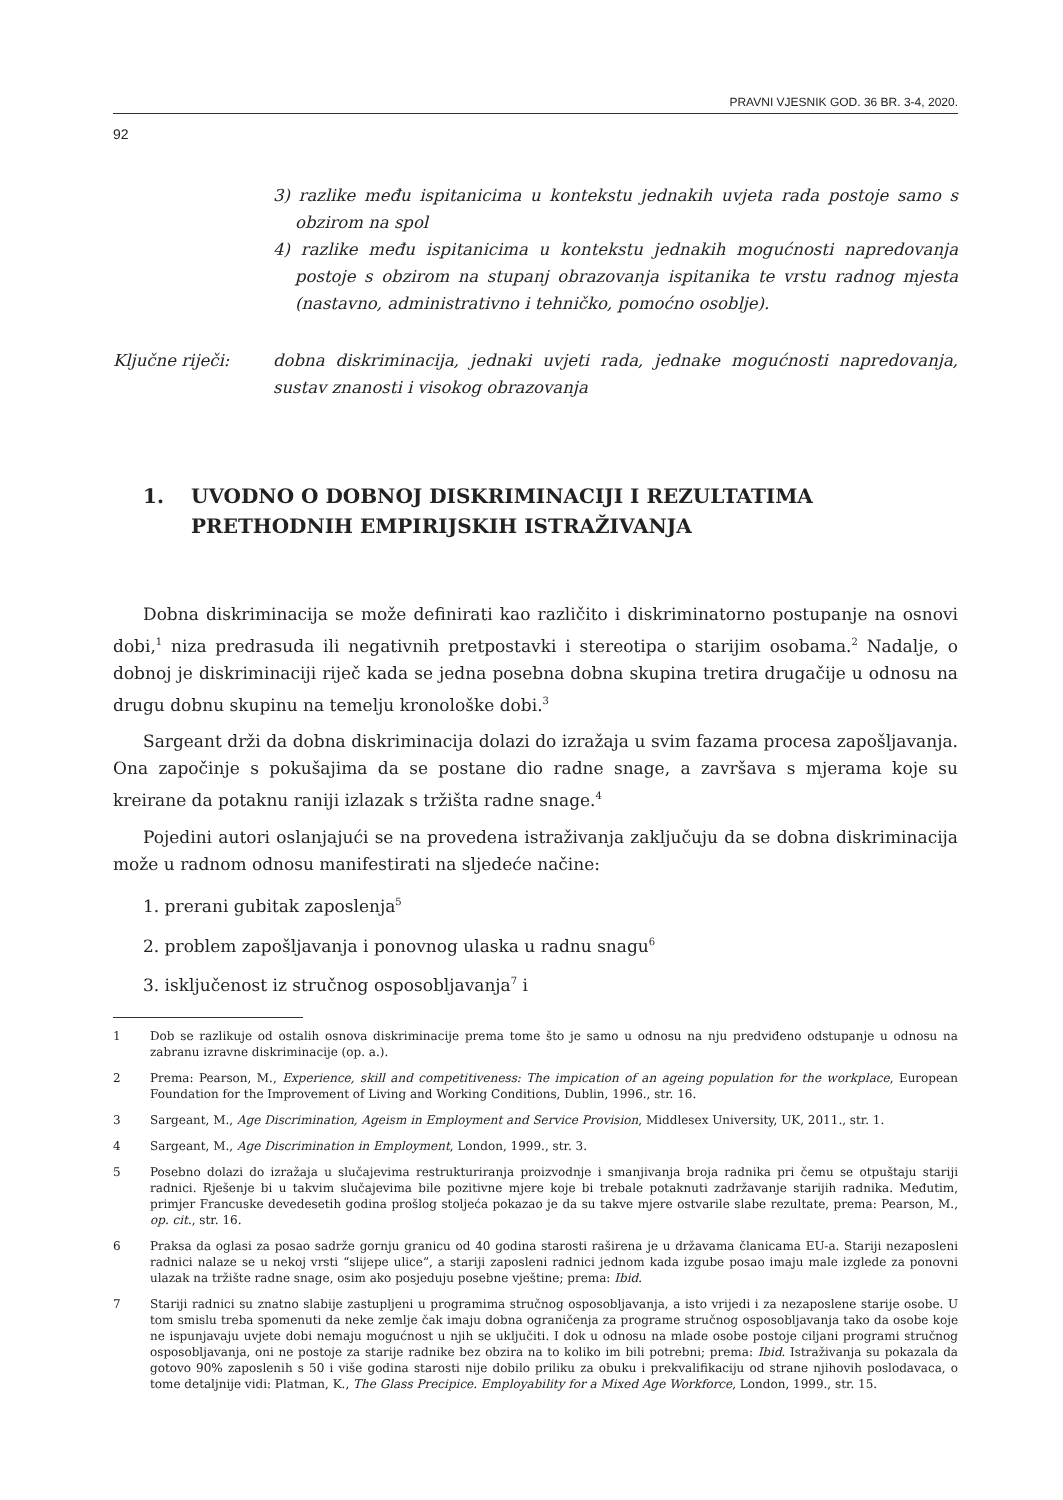PRAVNI VJESNIK GOD. 36 BR. 3-4, 2020.
92
3) razlike među ispitanicima u kontekstu jednakih uvjeta rada postoje samo s obzirom na spol
4) razlike među ispitanicima u kontekstu jednakih mogućnosti napredovanja postoje s obzirom na stupanj obrazovanja ispitanika te vrstu radnog mjesta (nastavno, administrativno i tehničko, pomoćno osoblje).
Ključne riječi: dobna diskriminacija, jednaki uvjeti rada, jednake mogućnosti napredovanja, sustav znanosti i visokog obrazovanja
1. UVODNO O DOBNOJ DISKRIMINACIJI I REZULTATIMA PRETHODNIH EMPIRIJSKIH ISTRAŽIVANJA
Dobna diskriminacija se može definirati kao različito i diskriminatorno postupanje na osnovi dobi,<sup>1</sup> niza predrasuda ili negativnih pretpostavki i stereotipa o starijim osobama.<sup>2</sup> Nadalje, o dobnoj je diskriminaciji riječ kada se jedna posebna dobna skupina tretira drugačije u odnosu na drugu dobnu skupinu na temelju kronološke dobi.<sup>3</sup>
Sargeant drži da dobna diskriminacija dolazi do izražaja u svim fazama procesa zapošljavanja. Ona započinje s pokušajima da se postane dio radne snage, a završava s mjerama koje su kreirane da potaknu raniji izlazak s tržišta radne snage.<sup>4</sup>
Pojedini autori oslanjajući se na provedena istraživanja zaključuju da se dobna diskriminacija može u radnom odnosu manifestirati na sljedeće načine:
1. prerani gubitak zaposlenja<sup>5</sup>
2. problem zapošljavanja i ponovnog ulaska u radnu snagu<sup>6</sup>
3. isključenost iz stručnog osposobljavanja<sup>7</sup> i
1 Dob se razlikuje od ostalih osnova diskriminacije prema tome što je samo u odnosu na nju predviđeno odstupanje u odnosu na zabranu izravne diskriminacije (op. a.).
2 Prema: Pearson, M., Experience, skill and competitiveness: The impication of an ageing population for the workplace, European Foundation for the Improvement of Living and Working Conditions, Dublin, 1996., str. 16.
3 Sargeant, M., Age Discrimination, Ageism in Employment and Service Provision, Middlesex University, UK, 2011., str. 1.
4 Sargeant, M., Age Discrimination in Employment, London, 1999., str. 3.
5 Posebno dolazi do izražaja u slučajevima restrukturiranja proizvodnje i smanjivanja broja radnika pri čemu se otpuštaju stariji radnici. Rješenje bi u takvim slučajevima bile pozitivne mjere koje bi trebale potaknuti zadržavanje starijih radnika. Međutim, primjer Francuske devedesetih godina prošlog stoljeća pokazao je da su takve mjere ostvarile slabe rezultate, prema: Pearson, M., op. cit., str. 16.
6 Praksa da oglasi za posao sadrže gornju granicu od 40 godina starosti raširena je u državama članicama EU-a. Stariji nezaposleni radnici nalaze se u nekoj vrsti “slijepe ulice”, a stariji zaposleni radnici jednom kada izgube posao imaju male izglede za ponovni ulazak na tržište radne snage, osim ako posjeduju posebne vještine; prema: Ibid.
7 Stariji radnici su znatno slabije zastupljeni u programima stručnog osposobljavanja, a isto vrijedi i za nezaposlene starije osobe. U tom smislu treba spomenuti da neke zemlje čak imaju dobna ograničenja za programe stručnog osposobljavanja tako da osobe koje ne ispunjavaju uvjete dobi nemaju mogućnost u njih se uključiti. I dok u odnosu na mlade osobe postoje ciljani programi stručnog osposobljavanja, oni ne postoje za starije radnike bez obzira na to koliko im bili potrebni; prema: Ibid. Istraživanja su pokazala da gotovo 90% zaposlenih s 50 i više godina starosti nije dobilo priliku za obuku i prekvalifikaciju od strane njihovih poslodavaca, o tome detaljnije vidi: Platman, K., The Glass Precipice. Employability for a Mixed Age Workforce, London, 1999., str. 15.